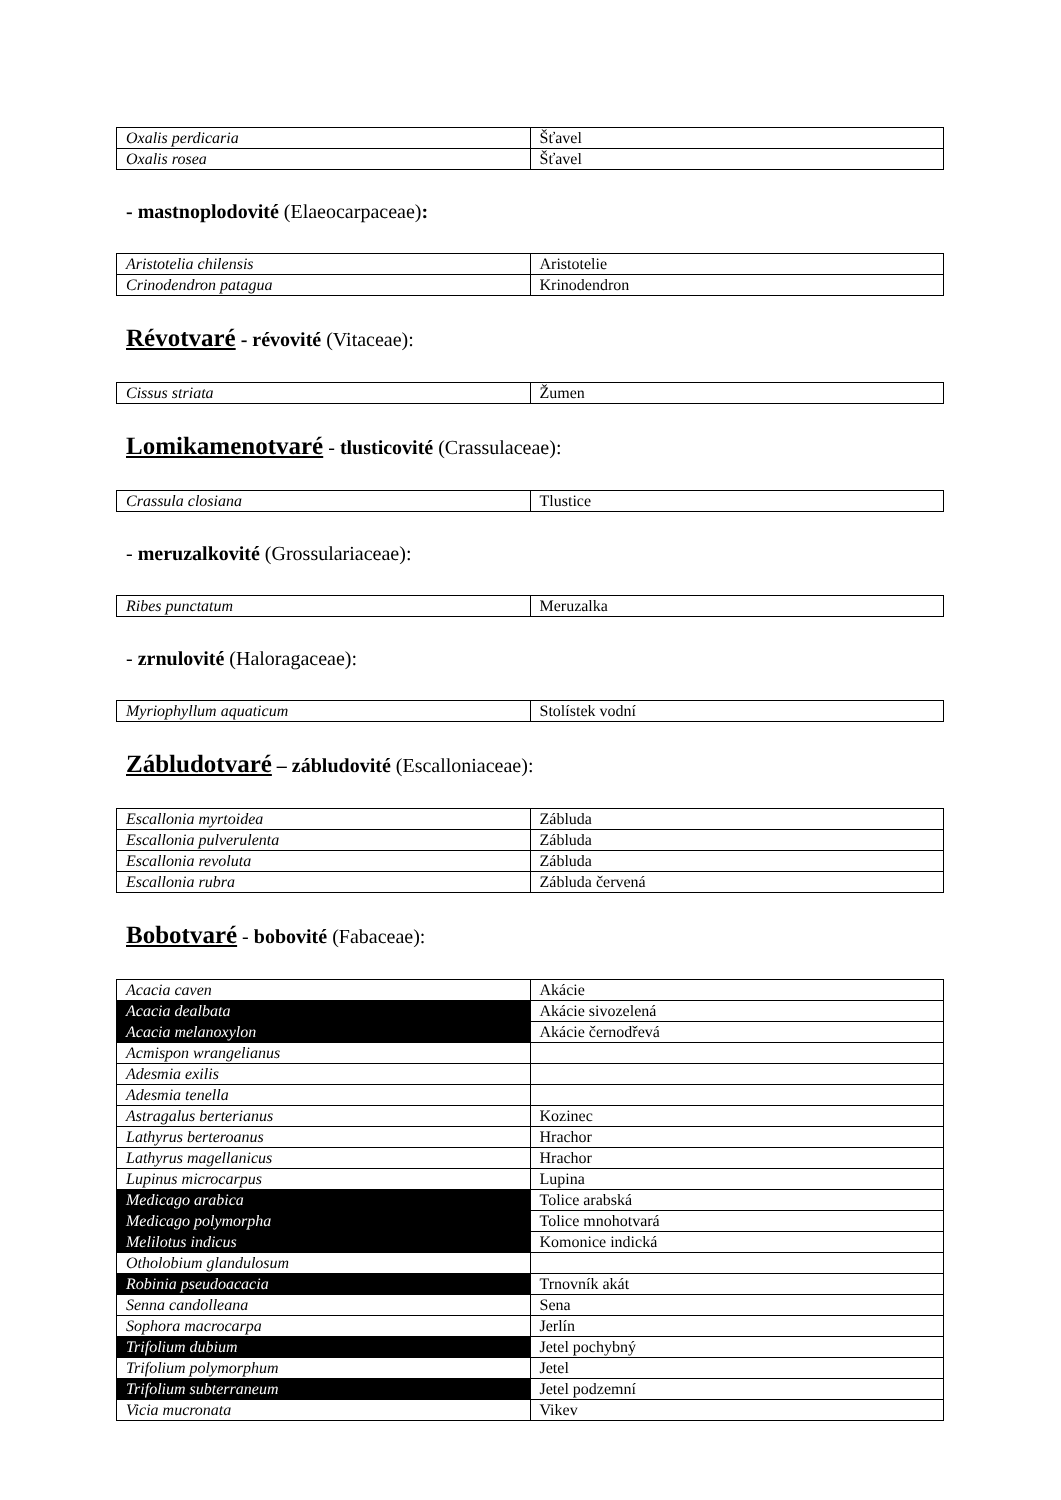| Oxalis perdicaria | Šťavel |
| Oxalis rosea | Šťavel |
- mastnoplodovité (Elaeocarpaceae):
| Aristotelia chilensis | Aristotelie |
| Crinodendron patagua | Krinodendron |
Révotvaré - révovité (Vitaceae):
| Cissus striata | Žumen |
Lomikamenotvaré - tlusticovité (Crassulaceae):
| Crassula closiana | Tlustice |
- meruzalkovité (Grossulariaceae):
| Ribes punctatum | Meruzalka |
- zrnulovité (Haloragaceae):
| Myriophyllum aquaticum | Stolístek vodní |
Zábludotvaré – zábludovité (Escalloniaceae):
| Escallonia myrtoidea | Zábluda |
| Escallonia pulverulenta | Zábluda |
| Escallonia revoluta | Zábluda |
| Escallonia rubra | Zábluda červená |
Bobotvaré - bobovité (Fabaceae):
| Acacia caven | Akácie |
| Acacia dealbata | Akácie sivozelená |
| Acacia melanoxylon | Akácie černodřevá |
| Acmispon wrangelianus | |
| Adesmia exilis | |
| Adesmia tenella | |
| Astragalus berterianus | Kozinec |
| Lathyrus berteroanus | Hrachor |
| Lathyrus magellanicus | Hrachor |
| Lupinus microcarpus | Lupina |
| Medicago arabica | Tolice arabská |
| Medicago polymorpha | Tolice mnohotvará |
| Melilotus indicus | Komonice indická |
| Otholobium glandulosum | |
| Robinia pseudoacacia | Trnovník akát |
| Senna candolleana | Sena |
| Sophora macrocarpa | Jerlín |
| Trifolium dubium | Jetel pochybný |
| Trifolium polymorphum | Jetel |
| Trifolium subterraneum | Jetel podzemní |
| Vicia mucronata | Vikev |